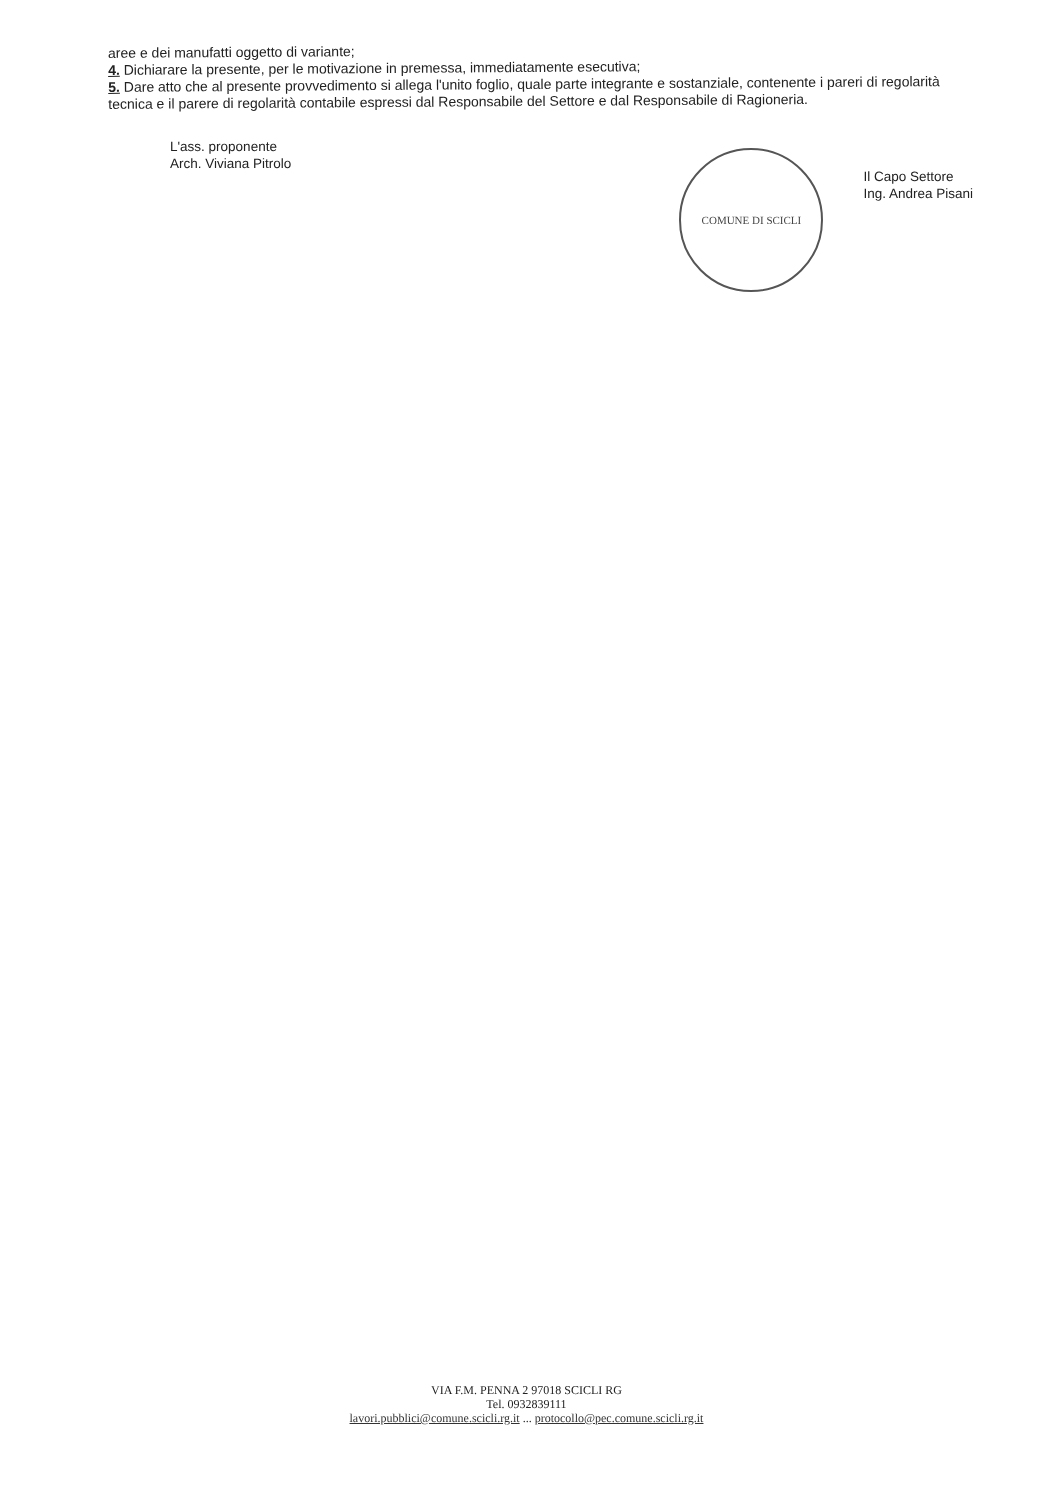aree e dei manufatti oggetto di variante;
4. Dichiarare la presente, per le motivazione in premessa, immediatamente esecutiva;
5. Dare atto che al presente provvedimento si allega l'unito foglio, quale parte integrante e sostanziale, contenente i pareri di regolarità tecnica e il parere di regolarità contabile espressi dal Responsabile del Settore e dal Responsabile di Ragioneria.
L'ass. proponente
Arch. Viviana Pitrolo
COMUNE DI SCICLI
Il Capo Settore
Ing. Andrea Pisani
VIA F.M. PENNA 2 97018 SCICLI RG
Tel. 0932839111
lavori.pubblici@comune.scicli.rg.it ... protocollo@pec.comune.scicli.rg.it